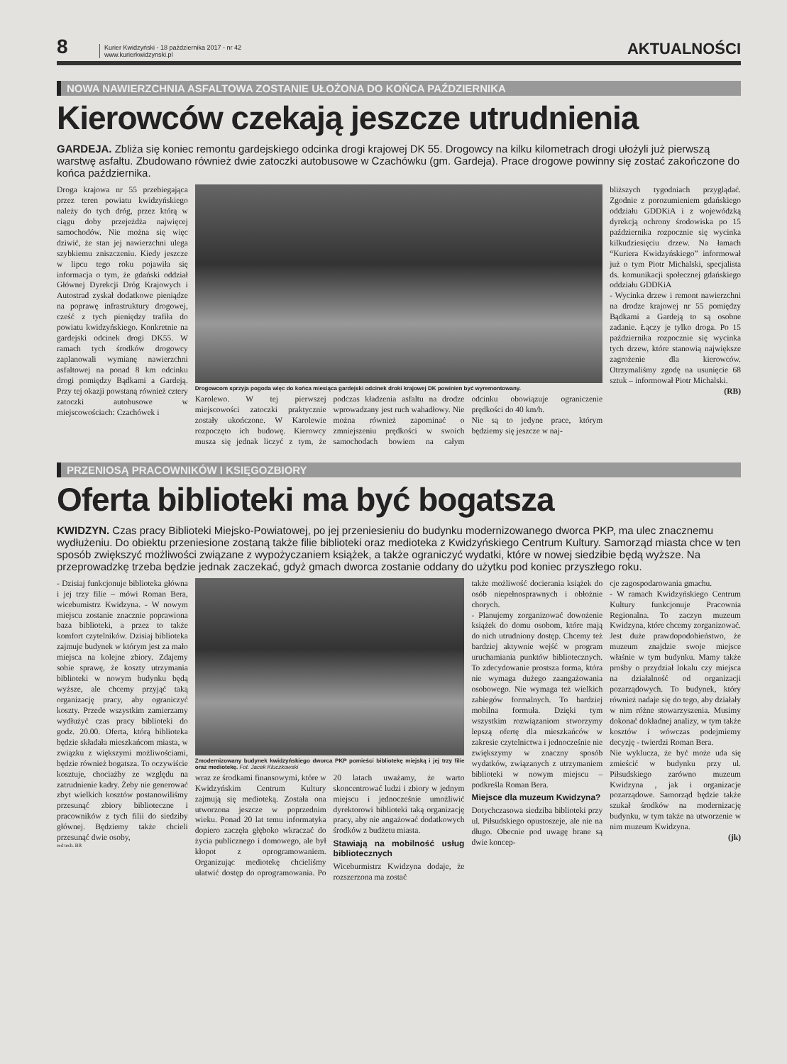8
Kurier Kwidzyński - 18 października 2017 - nr 42
www.kurierkwidzynski.pl
AKTUALNOŚCI
NOWA NAWIERZCHNIA ASFALTOWA ZOSTANIE UŁOŻONA DO KOŃCA PAŹDZIERNIKA
Kierowców czekają jeszcze utrudnienia
GARDEJA. Zbliża się koniec remontu gardejskiego odcinka drogi krajowej DK 55. Drogowcy na kilku kilometrach drogi ułożyli już pierwszą warstwę asfaltu. Zbudowano również dwie zatoczki autobusowe w Czachówku (gm. Gardeja). Prace drogowe powinny się zostać zakończone do końca października.
Droga krajowa nr 55 przebiegająca przez teren powiatu kwidzyńskiego należy do tych dróg, przez którą w ciągu doby przejeżdża najwięcej samochodów. Nie można się więc dziwić, że stan jej nawierzchni ulega szybkiemu zniszczeniu. Kiedy jeszcze w lipcu tego roku pojawiła się informacja o tym, że gdański oddział Głównej Dyrekcji Dróg Krajowych i Autostrad zyskał dodatkowe pieniądze na poprawę infrastruktury drogowej, cześć z tych pieniędzy trafiła do powiatu kwidzyńskiego. Konkretnie na gardejski odcinek drogi DK55. W ramach tych środków drogowcy zaplanowali wymianę nawierzchni asfaltowej na ponad 8 km odcinku drogi pomiędzy Bądkami a Gardeją. Przy tej okazji powstaną również cztery zatoczki autobusowe w miejscowościach: Czachówek i
Drogowcom sprzyja pogoda więc do końca miesiąca gardejski odcinek droki krajowej DK powinien być wyremontowany.
Karolewo. W tej pierwszej miejscowości zatoczki praktycznie zostały ukończone. W Karolewie rozpoczęto ich budowę. Kierowcy musza się jednak liczyć z tym, że podczas kładzenia asfaltu na drodze wprowadzany jest ruch wahadłowy. Nie można również zapominać o zmniejszeniu prędkości w swoich samochodach bowiem na całym odcinku obowiązuje ograniczenie prędkości do 40 km/h.
Nie są to jedyne prace, którym będziemy się jeszcze w naj-
bliższych tygodniach przyglądać. Zgodnie z porozumieniem gdańskiego oddziału GDDKiA i z wojewódzką dyrekcją ochrony środowiska po 15 października rozpocznie się wycinka kilkudziesięciu drzew. Na łamach “Kuriera Kwidzyńskiego” informował już o tym Piotr Michalski, specjalista ds. komunikacji społecznej gdańskiego oddziału GDDKiA
- Wycinka drzew i remont nawierzchni na drodze krajowej nr 55 pomiędzy Bądkami a Gardeją to są osobne zadanie. Łączy je tylko droga. Po 15 października rozpocznie się wycinka tych drzew, które stanowią największe zagrożenie dla kierowców. Otrzymaliśmy zgodę na usunięcie 68 sztuk – informował Piotr Michalski.
(RB)
PRZENIOSĄ PRACOWNIKÓW I KSIĘGOZBIORY
Oferta biblioteki ma być bogatsza
KWIDZYN. Czas pracy Biblioteki Miejsko-Powiatowej, po jej przeniesieniu do budynku modernizowanego dworca PKP, ma ulec znacznemu wydłużeniu. Do obiektu przeniesione zostaną także filie biblioteki oraz medioteka z Kwidzyńskiego Centrum Kultury. Samorząd miasta chce w ten sposób zwiększyć możliwości związane z wypożyczaniem książek, a także ograniczyć wydatki, które w nowej siedzibie będą wyższe. Na przeprowadzkę trzeba będzie jednak zaczekać, gdyż gmach dworca zostanie oddany do użytku pod koniec przyszłego roku.
- Dzisiaj funkcjonuje biblioteka główna i jej trzy filie – mówi Roman Bera, wicebumistrz Kwidzyna. - W nowym miejscu zostanie znacznie poprawiona baza biblioteki, a przez to także komfort czytelników. Dzisiaj biblioteka zajmuje budynek w którym jest za mało miejsca na kolejne zbiory. Zdajemy sobie sprawę, że koszty utrzymania biblioteki w nowym budynku będą wyższe, ale chcemy przyjąć taką organizację pracy, aby ograniczyć koszty. Przede wszystkim zamierzamy wydłużyć czas pracy biblioteki do godz. 20.00. Oferta, którą biblioteka będzie składała mieszkańcom miasta, w związku z większymi możliwościami, będzie również bogatsza. To oczywiście kosztuje, chociażby ze względu na zatrudnienie kadry. Żeby nie generować zbyt wielkich kosztów postanowiliśmy przesunąć zbiory biblioteczne i pracowników z tych filii do siedziby głównej. Będziemy także chcieli przesunąć dwie osoby,
red tech. BR
Zmodernizowany budynek kwidzyńskiego dworca PKP pomieści bibliotekę miejską i jej trzy filie oraz mediotekę. Fot. Jacek Kluczkowski
wraz ze środkami finansowymi, które w Kwidzyńskim Centrum Kultury zajmują się medioteką. Została ona utworzona jeszcze w poprzednim wieku. Ponad 20 lat temu informatyka dopiero zaczęła głęboko wkraczać do życia publicznego i domowego, ale był kłopot z oprogramowaniem. Organizując mediotekę chcieliśmy ułatwić dostęp do oprogramowania. Po 20 latach uważamy, że warto skoncentrować ludzi i zbiory w jednym miejscu i jednocześnie umożliwić dyrektorowi biblioteki taką organizację pracy, aby nie angażować dodatkowych środków z budżetu miasta.
Stawiają na mobilność usług bibliotecznych
Wiceburmistrz Kwidzyna dodaje, że rozszerzona ma zostać
także możliwość docierania książek do osób niepełnosprawnych i obłożnie chorych.
- Planujemy zorganizować dowożenie książek do domu osobom, które mają do nich utrudniony dostęp. Chcemy też bardziej aktywnie wejść w program uruchamiania punktów bibliotecznych. To zdecydowanie prostsza forma, która nie wymaga dużego zaangażowania osobowego. Nie wymaga też wielkich zabiegów formalnych. To bardziej mobilna formuła. Dzięki tym wszystkim rozwiązaniom stworzymy lepszą ofertę dla mieszkańców w zakresie czytelnictwa i jednocześnie nie zwiększymy w znaczny sposób wydatków, związanych z utrzymaniem biblioteki w nowym miejscu – podkreśla Roman Bera.
Miejsce dla muzeum Kwidzyna?
Dotychczasowa siedziba biblioteki przy ul. Piłsudskiego opustoszeje, ale nie na długo. Obecnie pod uwagę brane są dwie koncep-
cje zagospodarowania gmachu.
- W ramach Kwidzyńskiego Centrum Kultury funkcjonuje Pracownia Regionalna. To zaczyn muzeum Kwidzyna, które chcemy zorganizować. Jest duże prawdopodobieństwo, że muzeum znajdzie swoje miejsce właśnie w tym budynku. Mamy także prośby o przydział lokalu czy miejsca na działalność od organizacji pozarządowych. To budynek, który również nadaje się do tego, aby działały w nim różne stowarzyszenia. Musimy dokonać dokładnej analizy, w tym także kosztów i wówczas podejmiemy decyzję - twierdzi Roman Bera.
Nie wyklucza, że być może uda się zmieścić w budynku przy ul. Piłsudskiego zarówno muzeum Kwidzyna , jak i organizacje pozarządowe. Samorząd będzie także szukał środków na modernizację budynku, w tym także na utworzenie w nim muzeum Kwidzyna.
(jk)